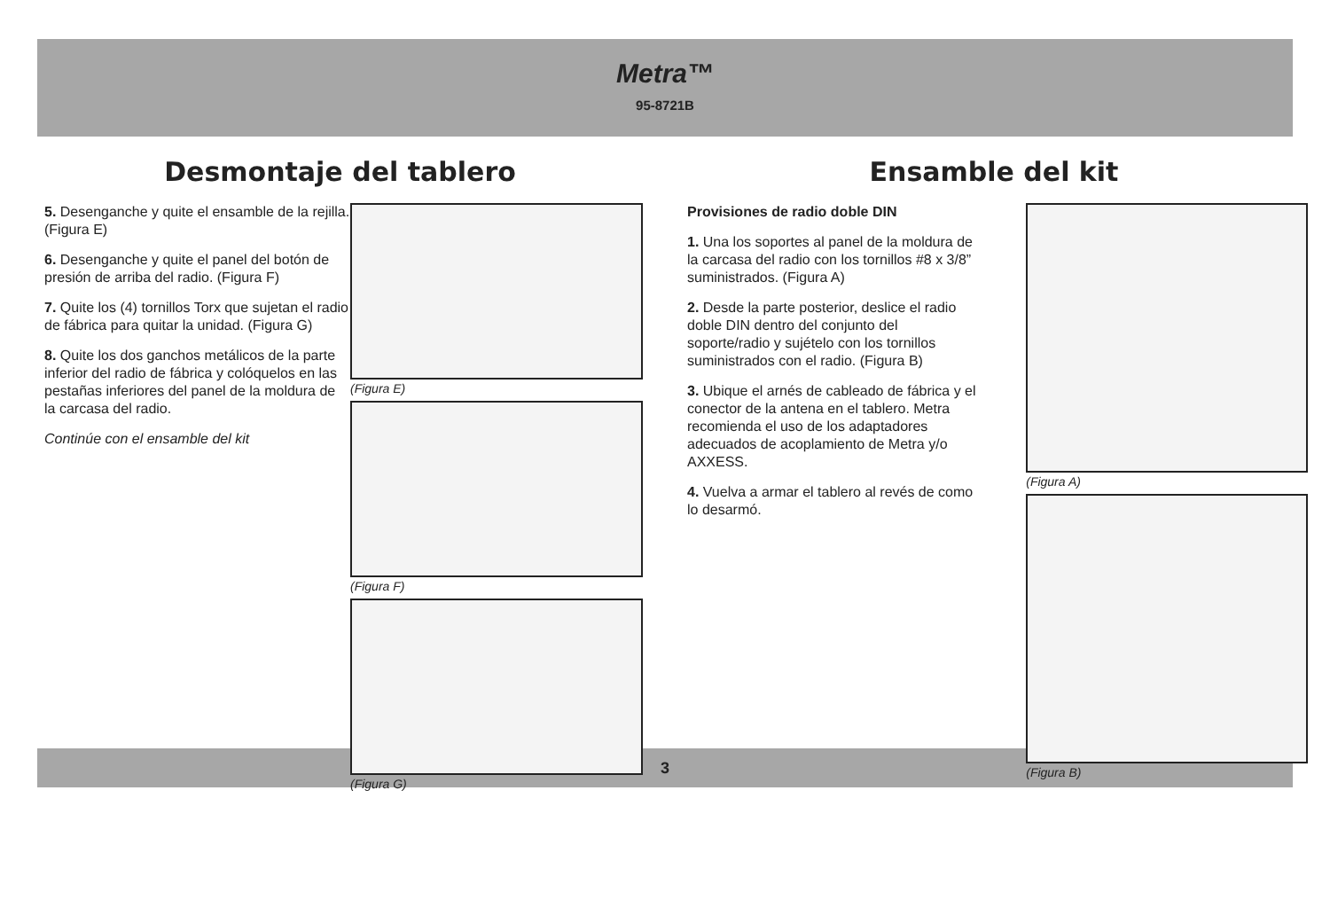Metra™
95-8721B
Desmontaje del tablero
5. Desenganche y quite el ensamble de la rejilla. (Figura E)
6. Desenganche y quite el panel del botón de presión de arriba del radio. (Figura F)
7. Quite los (4) tornillos Torx que sujetan el radio de fábrica para quitar la unidad. (Figura G)
8. Quite los dos ganchos metálicos de la parte inferior del radio de fábrica y colóquelos en las pestañas inferiores del panel de la moldura de la carcasa del radio.
Continúe con el ensamble del kit
(Figura E)
(Figura F)
(Figura G)
Ensamble del kit
Provisiones de radio doble DIN
1. Una los soportes al panel de la moldura de la carcasa del radio con los tornillos #8 x 3/8” suministrados. (Figura A)
2. Desde la parte posterior, deslice el radio doble DIN dentro del conjunto del soporte/radio y sujételo con los tornillos suministrados con el radio. (Figura B)
3. Ubique el arnés de cableado de fábrica y el conector de la antena en el tablero. Metra recomienda el uso de los adaptadores adecuados de acoplamiento de Metra y/o AXXESS.
4. Vuelva a armar el tablero al revés de como lo desarmó.
(Figura A)
(Figura B)
3